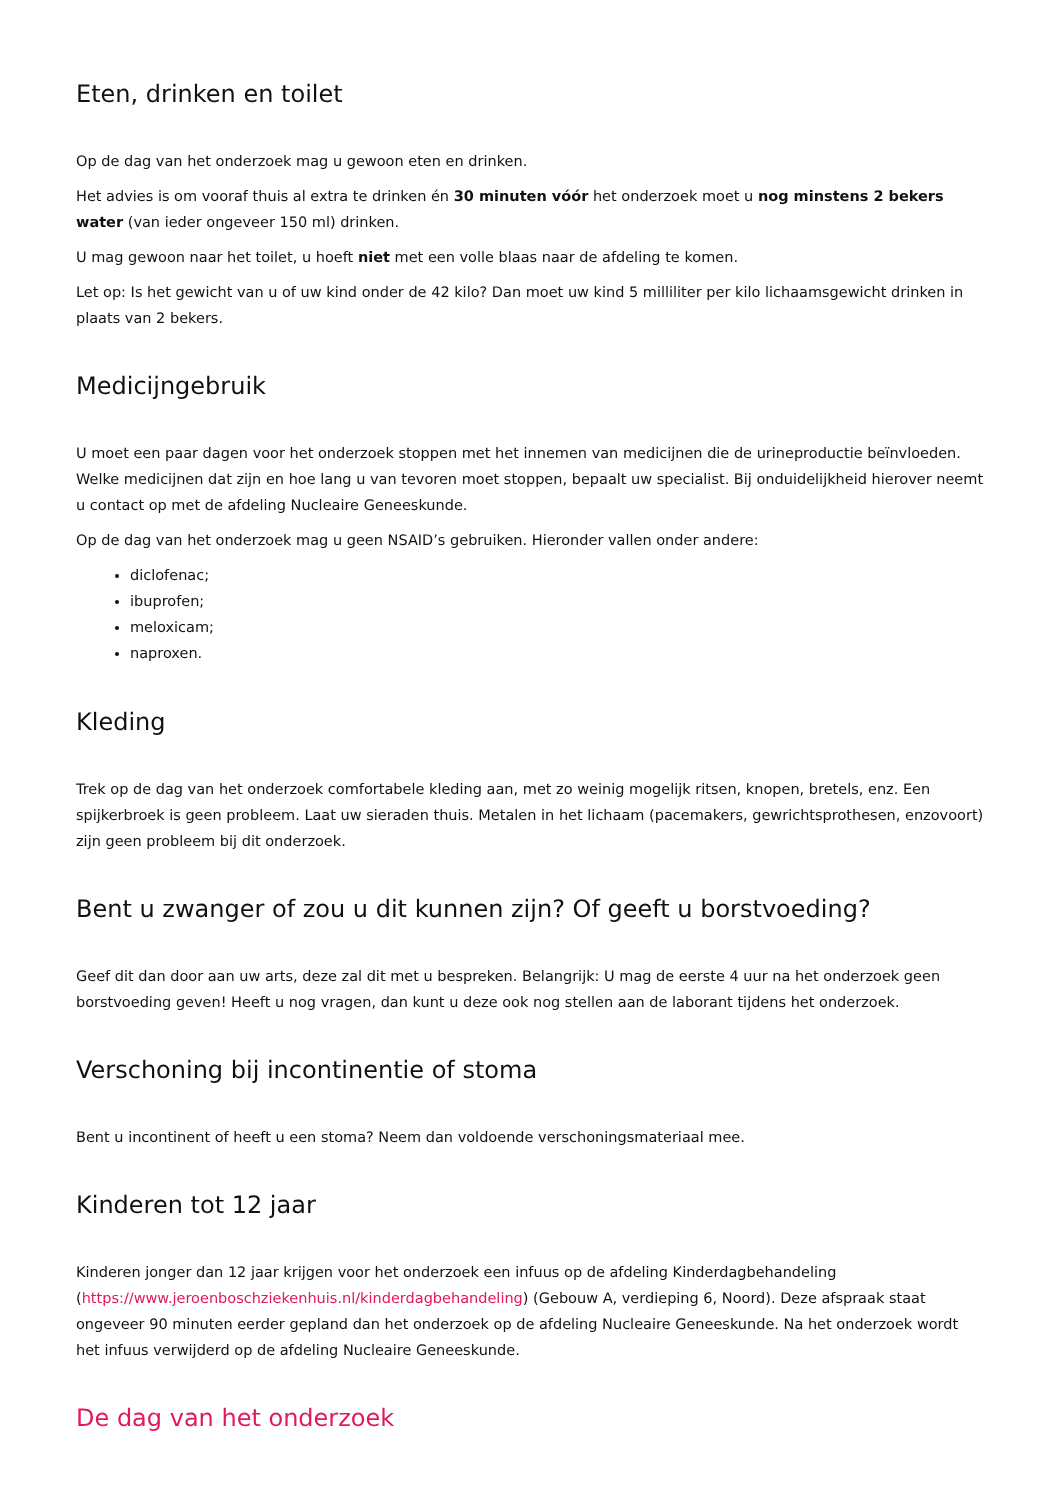Eten, drinken en toilet
Op de dag van het onderzoek mag u gewoon eten en drinken.
Het advies is om vooraf thuis al extra te drinken én 30 minuten vóór het onderzoek moet u nog minstens 2 bekers water (van ieder ongeveer 150 ml) drinken.
U mag gewoon naar het toilet, u hoeft niet met een volle blaas naar de afdeling te komen.
Let op: Is het gewicht van u of uw kind onder de 42 kilo? Dan moet uw kind 5 milliliter per kilo lichaamsgewicht drinken in plaats van 2 bekers.
Medicijngebruik
U moet een paar dagen voor het onderzoek stoppen met het innemen van medicijnen die de urineproductie beïnvloeden. Welke medicijnen dat zijn en hoe lang u van tevoren moet stoppen, bepaalt uw specialist. Bij onduidelijkheid hierover neemt u contact op met de afdeling Nucleaire Geneeskunde.
Op de dag van het onderzoek mag u geen NSAID’s gebruiken. Hieronder vallen onder andere:
diclofenac;
ibuprofen;
meloxicam;
naproxen.
Kleding
Trek op de dag van het onderzoek comfortabele kleding aan, met zo weinig mogelijk ritsen, knopen, bretels, enz. Een spijkerbroek is geen probleem. Laat uw sieraden thuis. Metalen in het lichaam (pacemakers, gewrichtsprothesen, enzovoort) zijn geen probleem bij dit onderzoek.
Bent u zwanger of zou u dit kunnen zijn? Of geeft u borstvoeding?
Geef dit dan door aan uw arts, deze zal dit met u bespreken. Belangrijk: U mag de eerste 4 uur na het onderzoek geen borstvoeding geven! Heeft u nog vragen, dan kunt u deze ook nog stellen aan de laborant tijdens het onderzoek.
Verschoning bij incontinentie of stoma
Bent u incontinent of heeft u een stoma? Neem dan voldoende verschoningsmateriaal mee.
Kinderen tot 12 jaar
Kinderen jonger dan 12 jaar krijgen voor het onderzoek een infuus op de afdeling Kinderdagbehandeling (https://www.jeroenboschziekenhuis.nl/kinderdagbehandeling) (Gebouw A, verdieping 6, Noord). Deze afspraak staat ongeveer 90 minuten eerder gepland dan het onderzoek op de afdeling Nucleaire Geneeskunde. Na het onderzoek wordt het infuus verwijderd op de afdeling Nucleaire Geneeskunde.
De dag van het onderzoek